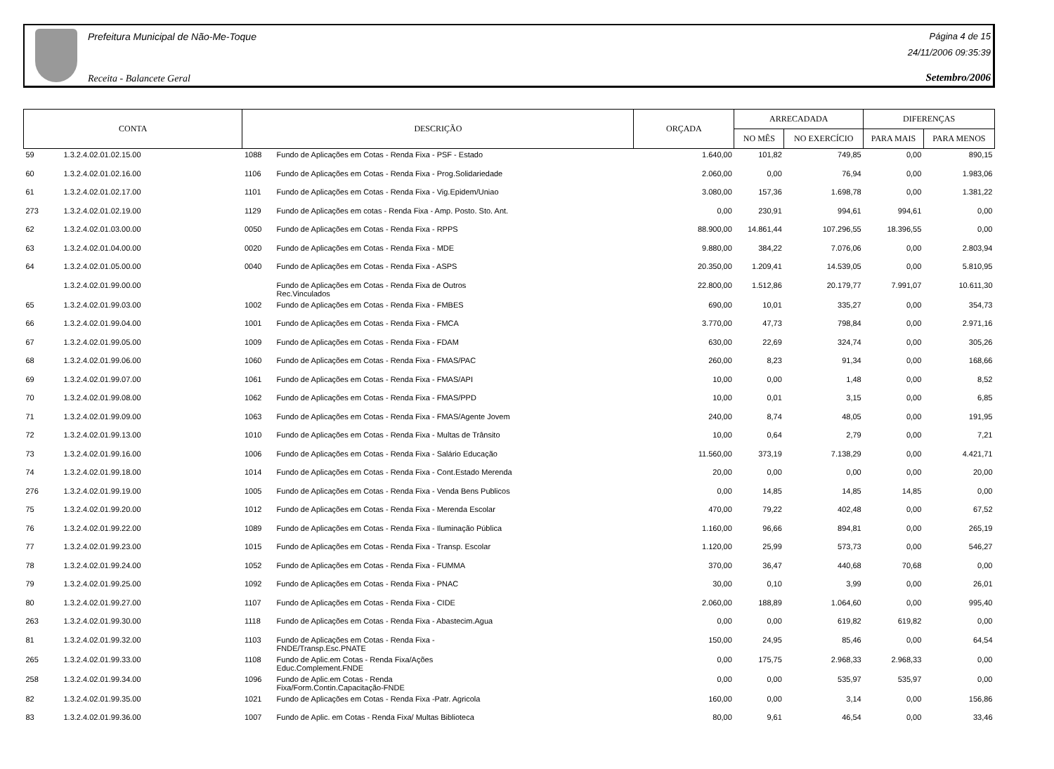Prefeitura Municipal de Não-Me-Toque
Receita - Balancete Geral
Página 4 de 15
24/11/2006 09:35:39
Setembro/2006
| CONTA | | DESCRIÇÃO | | ORÇADA | ARRECADADA | | DIFERENÇAS | |
| --- | --- | --- | --- | --- | --- | --- | --- | --- |
| | | | | | NO MÊS | NO EXERCÍCIO | PARA MAIS | PARA MENOS |
| 59 | 1.3.2.4.02.01.02.15.00 | 1088 | Fundo de Aplicações em Cotas - Renda Fixa - PSF - Estado | 1.640,00 | 101,82 | 749,85 | 0,00 | 890,15 |
| 60 | 1.3.2.4.02.01.02.16.00 | 1106 | Fundo de Aplicações em Cotas - Renda Fixa - Prog.Solidariedade | 2.060,00 | 0,00 | 76,94 | 0,00 | 1.983,06 |
| 61 | 1.3.2.4.02.01.02.17.00 | 1101 | Fundo de Aplicações em Cotas - Renda Fixa - Vig.Epidem/Uniao | 3.080,00 | 157,36 | 1.698,78 | 0,00 | 1.381,22 |
| 273 | 1.3.2.4.02.01.02.19.00 | 1129 | Fundo de Aplicações em cotas - Renda Fixa - Amp. Posto. Sto. Ant. | 0,00 | 230,91 | 994,61 | 994,61 | 0,00 |
| 62 | 1.3.2.4.02.01.03.00.00 | 0050 | Fundo de Aplicações em Cotas - Renda Fixa - RPPS | 88.900,00 | 14.861,44 | 107.296,55 | 18.396,55 | 0,00 |
| 63 | 1.3.2.4.02.01.04.00.00 | 0020 | Fundo de Aplicações em Cotas - Renda Fixa - MDE | 9.880,00 | 384,22 | 7.076,06 | 0,00 | 2.803,94 |
| 64 | 1.3.2.4.02.01.05.00.00 | 0040 | Fundo de Aplicações em Cotas - Renda Fixa - ASPS | 20.350,00 | 1.209,41 | 14.539,05 | 0,00 | 5.810,95 |
| | 1.3.2.4.02.01.99.00.00 | | Fundo de Aplicações em Cotas - Renda Fixa de Outros Rec.Vinculados | 22.800,00 | 1.512,86 | 20.179,77 | 7.991,07 | 10.611,30 |
| 65 | 1.3.2.4.02.01.99.03.00 | 1002 | Fundo de Aplicações em Cotas - Renda Fixa - FMBES | 690,00 | 10,01 | 335,27 | 0,00 | 354,73 |
| 66 | 1.3.2.4.02.01.99.04.00 | 1001 | Fundo de Aplicações em Cotas - Renda Fixa - FMCA | 3.770,00 | 47,73 | 798,84 | 0,00 | 2.971,16 |
| 67 | 1.3.2.4.02.01.99.05.00 | 1009 | Fundo de Aplicações em Cotas - Renda Fixa - FDAM | 630,00 | 22,69 | 324,74 | 0,00 | 305,26 |
| 68 | 1.3.2.4.02.01.99.06.00 | 1060 | Fundo de Aplicações em Cotas - Renda Fixa - FMAS/PAC | 260,00 | 8,23 | 91,34 | 0,00 | 168,66 |
| 69 | 1.3.2.4.02.01.99.07.00 | 1061 | Fundo de Aplicações em Cotas - Renda Fixa - FMAS/API | 10,00 | 0,00 | 1,48 | 0,00 | 8,52 |
| 70 | 1.3.2.4.02.01.99.08.00 | 1062 | Fundo de Aplicações em Cotas - Renda Fixa - FMAS/PPD | 10,00 | 0,01 | 3,15 | 0,00 | 6,85 |
| 71 | 1.3.2.4.02.01.99.09.00 | 1063 | Fundo de Aplicações em Cotas - Renda Fixa - FMAS/Agente Jovem | 240,00 | 8,74 | 48,05 | 0,00 | 191,95 |
| 72 | 1.3.2.4.02.01.99.13.00 | 1010 | Fundo de Aplicações em Cotas - Renda Fixa - Multas de Trânsito | 10,00 | 0,64 | 2,79 | 0,00 | 7,21 |
| 73 | 1.3.2.4.02.01.99.16.00 | 1006 | Fundo de Aplicações em Cotas - Renda Fixa - Salário Educação | 11.560,00 | 373,19 | 7.138,29 | 0,00 | 4.421,71 |
| 74 | 1.3.2.4.02.01.99.18.00 | 1014 | Fundo de Aplicações em Cotas - Renda Fixa - Cont.Estado Merenda | 20,00 | 0,00 | 0,00 | 0,00 | 20,00 |
| 276 | 1.3.2.4.02.01.99.19.00 | 1005 | Fundo de Aplicações em Cotas - Renda Fixa - Venda Bens Publicos | 0,00 | 14,85 | 14,85 | 14,85 | 0,00 |
| 75 | 1.3.2.4.02.01.99.20.00 | 1012 | Fundo de Aplicações em Cotas - Renda Fixa - Merenda Escolar | 470,00 | 79,22 | 402,48 | 0,00 | 67,52 |
| 76 | 1.3.2.4.02.01.99.22.00 | 1089 | Fundo de Aplicações em Cotas - Renda Fixa - Iluminação Pública | 1.160,00 | 96,66 | 894,81 | 0,00 | 265,19 |
| 77 | 1.3.2.4.02.01.99.23.00 | 1015 | Fundo de Aplicações em Cotas - Renda Fixa - Transp. Escolar | 1.120,00 | 25,99 | 573,73 | 0,00 | 546,27 |
| 78 | 1.3.2.4.02.01.99.24.00 | 1052 | Fundo de Aplicações em Cotas - Renda Fixa - FUMMA | 370,00 | 36,47 | 440,68 | 70,68 | 0,00 |
| 79 | 1.3.2.4.02.01.99.25.00 | 1092 | Fundo de Aplicações em Cotas - Renda Fixa - PNAC | 30,00 | 0,10 | 3,99 | 0,00 | 26,01 |
| 80 | 1.3.2.4.02.01.99.27.00 | 1107 | Fundo de Aplicações em Cotas - Renda Fixa - CIDE | 2.060,00 | 188,89 | 1.064,60 | 0,00 | 995,40 |
| 263 | 1.3.2.4.02.01.99.30.00 | 1118 | Fundo de Aplicações em Cotas - Renda Fixa - Abastecim.Agua | 0,00 | 0,00 | 619,82 | 619,82 | 0,00 |
| 81 | 1.3.2.4.02.01.99.32.00 | 1103 | Fundo de Aplicações em Cotas - Renda Fixa - FNDE/Transp.Esc.PNATE | 150,00 | 24,95 | 85,46 | 0,00 | 64,54 |
| 265 | 1.3.2.4.02.01.99.33.00 | 1108 | Fundo de Aplic.em Cotas - Renda Fixa/Ações Educ.Complement.FNDE | 0,00 | 175,75 | 2.968,33 | 2.968,33 | 0,00 |
| 258 | 1.3.2.4.02.01.99.34.00 | 1096 | Fundo de Aplic.em Cotas - Renda Fixa/Form.Contin.Capacitação-FNDE | 0,00 | 0,00 | 535,97 | 535,97 | 0,00 |
| 82 | 1.3.2.4.02.01.99.35.00 | 1021 | Fundo de Aplicações em Cotas - Renda Fixa -Patr. Agricola | 160,00 | 0,00 | 3,14 | 0,00 | 156,86 |
| 83 | 1.3.2.4.02.01.99.36.00 | 1007 | Fundo de Aplic. em Cotas - Renda Fixa/ Multas Biblioteca | 80,00 | 9,61 | 46,54 | 0,00 | 33,46 |